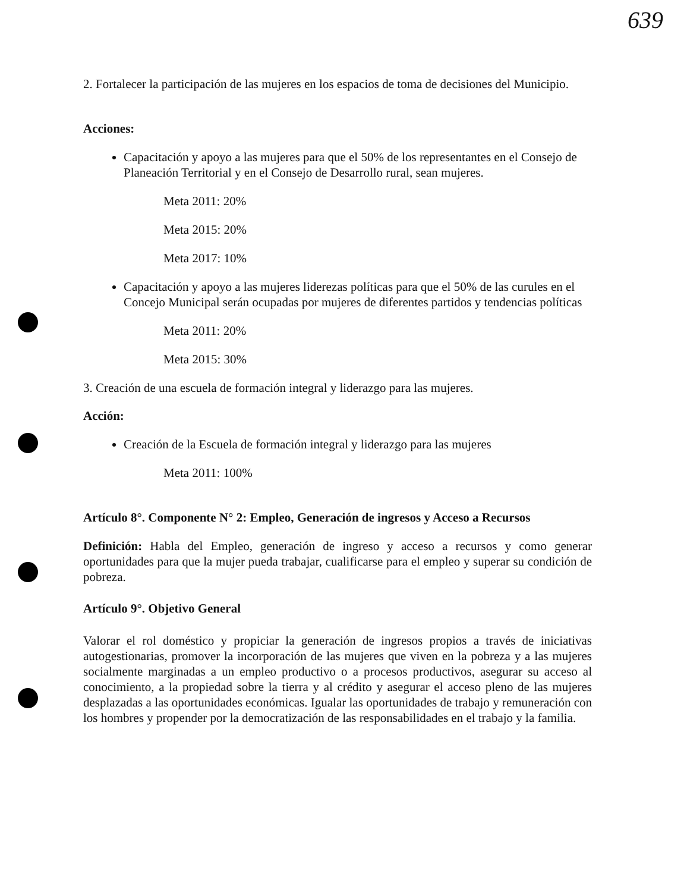639
2. Fortalecer la participación de las mujeres en los espacios de toma de decisiones del Municipio.
Acciones:
Capacitación y apoyo a las mujeres para que el 50% de los representantes en el Consejo de Planeación Territorial y en el Consejo de Desarrollo rural, sean mujeres.
Meta 2011: 20%
Meta 2015: 20%
Meta 2017: 10%
Capacitación y apoyo a las mujeres liderezas políticas para que el 50% de las curules en el Concejo Municipal serán ocupadas por mujeres de diferentes partidos y tendencias políticas
Meta 2011: 20%
Meta 2015: 30%
3. Creación de una escuela de formación integral y liderazgo para las mujeres.
Acción:
Creación de la Escuela de formación integral y liderazgo para las mujeres
Meta 2011: 100%
Artículo 8°. Componente N° 2: Empleo, Generación de ingresos y Acceso a Recursos
Definición: Habla del Empleo, generación de ingreso y acceso a recursos y como generar oportunidades para que la mujer pueda trabajar, cualificarse para el empleo y superar su condición de pobreza.
Artículo 9°. Objetivo General
Valorar el rol doméstico y propiciar la generación de ingresos propios a través de iniciativas autogestionarias, promover la incorporación de las mujeres que viven en la pobreza y a las mujeres socialmente marginadas a un empleo productivo o a procesos productivos, asegurar su acceso al conocimiento, a la propiedad sobre la tierra y al crédito y asegurar el acceso pleno de las mujeres desplazadas a las oportunidades económicas. Igualar las oportunidades de trabajo y remuneración con los hombres y propender por la democratización de las responsabilidades en el trabajo y la familia.